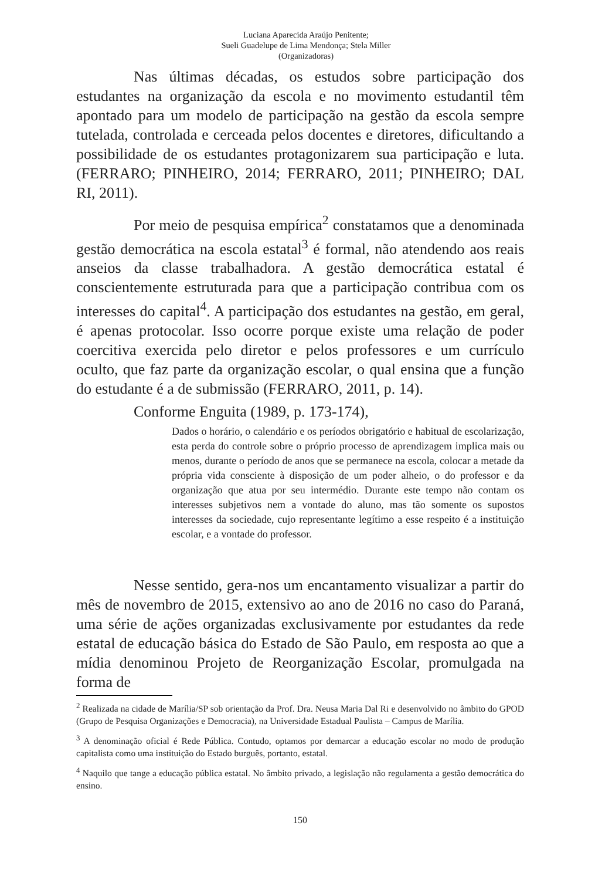Luciana Aparecida Araújo Penitente;
Sueli Guadelupe de Lima Mendonça; Stela Miller
(Organizadoras)
Nas últimas décadas, os estudos sobre participação dos estudantes na organização da escola e no movimento estudantil têm apontado para um modelo de participação na gestão da escola sempre tutelada, controlada e cerceada pelos docentes e diretores, dificultando a possibilidade de os estudantes protagonizarem sua participação e luta. (FERRARO; PINHEIRO, 2014; FERRARO, 2011; PINHEIRO; DAL RI, 2011).
Por meio de pesquisa empírica<sup>2</sup> constatamos que a denominada gestão democrática na escola estatal<sup>3</sup> é formal, não atendendo aos reais anseios da classe trabalhadora. A gestão democrática estatal é conscientemente estruturada para que a participação contribua com os interesses do capital<sup>4</sup>. A participação dos estudantes na gestão, em geral, é apenas protocolar. Isso ocorre porque existe uma relação de poder coercitiva exercida pelo diretor e pelos professores e um currículo oculto, que faz parte da organização escolar, o qual ensina que a função do estudante é a de submissão (FERRARO, 2011, p. 14).
Conforme Enguita (1989, p. 173-174),
Dados o horário, o calendário e os períodos obrigatório e habitual de escolarização, esta perda do controle sobre o próprio processo de aprendizagem implica mais ou menos, durante o período de anos que se permanece na escola, colocar a metade da própria vida consciente à disposição de um poder alheio, o do professor e da organização que atua por seu intermédio. Durante este tempo não contam os interesses subjetivos nem a vontade do aluno, mas tão somente os supostos interesses da sociedade, cujo representante legítimo a esse respeito é a instituição escolar, e a vontade do professor.
Nesse sentido, gera-nos um encantamento visualizar a partir do mês de novembro de 2015, extensivo ao ano de 2016 no caso do Paraná, uma série de ações organizadas exclusivamente por estudantes da rede estatal de educação básica do Estado de São Paulo, em resposta ao que a mídia denominou Projeto de Reorganização Escolar, promulgada na forma de
<sup>2</sup> Realizada na cidade de Marília/SP sob orientação da Prof. Dra. Neusa Maria Dal Ri e desenvolvido no âmbito do GPOD (Grupo de Pesquisa Organizações e Democracia), na Universidade Estadual Paulista – Campus de Marília.
<sup>3</sup> A denominação oficial é Rede Pública. Contudo, optamos por demarcar a educação escolar no modo de produção capitalista como uma instituição do Estado burguês, portanto, estatal.
<sup>4</sup> Naquilo que tange a educação pública estatal. No âmbito privado, a legislação não regulamenta a gestão democrática do ensino.
150